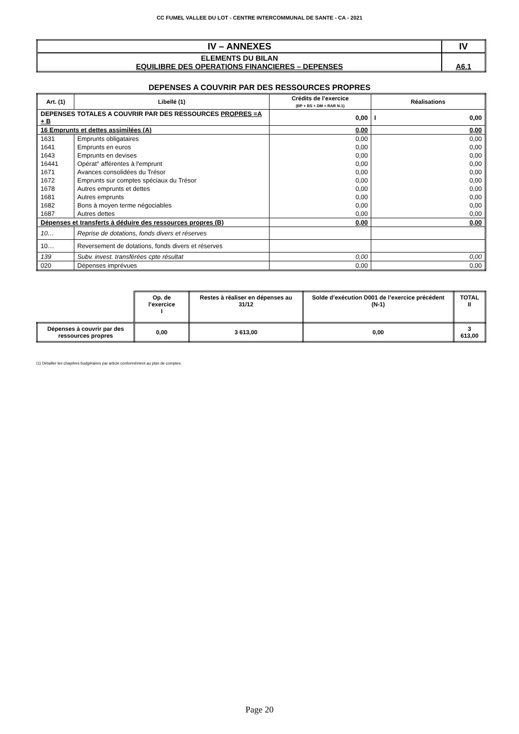CC FUMEL VALLEE DU LOT - CENTRE INTERCOMMUNAL DE SANTE - CA - 2021
| IV – ANNEXES | IV |
| ELEMENTS DU BILAN EQUILIBRE DES OPERATIONS FINANCIERES – DEPENSES | A6.1 |
DEPENSES A COUVRIR PAR DES RESSOURCES PROPRES
| Art. (1) | Libellé (1) | Crédits de l’exercice (BP + BS + DM + RAR N-1) | Réalisations |
| --- | --- | --- | --- |
| DEPENSES TOTALES A COUVRIR PAR DES RESSOURCES PROPRES =A + B | | 0,00 | I 0,00 |
| 16 Emprunts et dettes assimilées (A) | | 0,00 | 0,00 |
| 1631 | Emprunts obligataires | 0,00 | 0,00 |
| 1641 | Emprunts en euros | 0,00 | 0,00 |
| 1643 | Emprunts en devises | 0,00 | 0,00 |
| 16441 | Opérat° afférentes à l'emprunt | 0,00 | 0,00 |
| 1671 | Avances consolidées du Trésor | 0,00 | 0,00 |
| 1672 | Emprunts sur comptes spéciaux du Trésor | 0,00 | 0,00 |
| 1678 | Autres emprunts et dettes | 0,00 | 0,00 |
| 1681 | Autres emprunts | 0,00 | 0,00 |
| 1682 | Bons à moyen terme négociables | 0,00 | 0,00 |
| 1687 | Autres dettes | 0,00 | 0,00 |
| Dépenses et transferts à déduire des ressources propres (B) | | 0,00 | 0,00 |
| 10… | Reprise de dotations, fonds divers et réserves | | |
| 10… | Reversement de dotations, fonds divers et réserves | | |
| 139 | Subv. invest. transférées cpte résultat | 0,00 | 0,00 |
| 020 | Dépenses imprévues | 0,00 | 0,00 |
| | Op. de l’exercice I | Restes à réaliser en dépenses au 31/12 | Solde d’exécution D001 de l’exercice précédent (N-1) | TOTAL II |
| Dépenses à couvrir par des ressources propres | 0,00 | 3 613,00 | 0,00 | 3 613,00 |
(1) Détailler les chapitres budgétaires par article conformément au plan de comptes.
Page 20